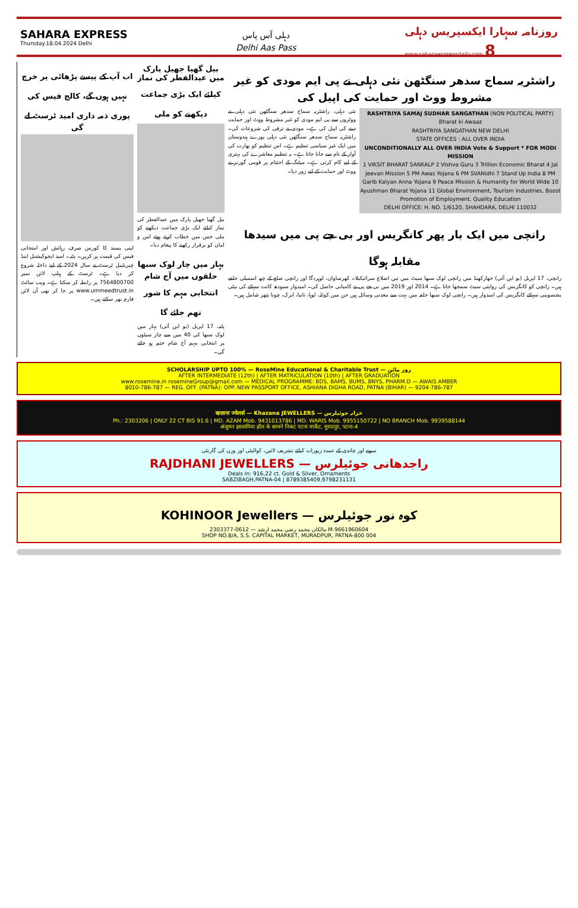SAHARA EXPRESS
Thursday.18.04.2024 Delhi
دہلی آس پاس
Delhi Aas Pass
روزنامہ سہارا ایکسپریس دہلی
www.saharaexpressdaily.com 8
راشٹریہ سماج سدھر سنگٹھن نئی دہلی نے پی ایم مودی کو غیر مشروط ووٹ اور حمایت کی اپیل کی
RASHTRIYA SAMAJ SUDHAR SANGATHAN (NON POLITICAL PARTY)
Bharat ki Awaaz
RASHTRIYA SANGATHAN NEW DELHI
STATE OFFICES : ALL OVER INDIA
UNCONDITIONALLY ALL OVER INDIA Vote & Support * FOR MODI MISSION
1 VIKSIT BHARAT SANKALP 2 Vishva Guru 3 Trillion Economic Bharat 4 Jal Jeevan Mission 5 PM Awas Yojana 6 PM SVANidhi 7 Stand Up India 8 PM Garib Kalyan Anna Yojana 9 Peace Mission & Humanity for World Wide 10 Ayushman Bharat Yojana 11 Global Environment, Tourism Industries, Boost Promotion of Employment, Quality Education
DELHI OFFICE: H. NO. 1/6120, SHAHDARA, DELHI 110032
نئی دہلی، راشٹریہ سماج سدھر سنگٹھن نئی دہلی نے ووٹروں سے پی ایم مودی کو غیر مشروط ووٹ اور حمایت دینے کی اپیل کی ہے۔ مودی نے ترقی کی شروعات کی۔ راشٹریہ سماج سدھر سنگٹھن نئی دہلی پورے ہندوستان میں ایک غیر سیاسی تنظیم ہے۔ اس تنظیم کو بھارت کی آواز کے نام سے جانا جاتا ہے۔ یہ تنظیم معاشرے کی بہتری کے لیے کام کرتی ہے۔ میٹنگ کے اختتام پر قومی گورنر نے ووٹ اور حمایت کے لیے زور دیا۔
رانچی میں ایک بار پھر کانگریس اور بی جے پی میں سیدھا مقابلہ ہوگا
رانچی، 17 اپریل (یو این آئی) جھارکھنڈ میں رانچی لوک سبھا سیٹ میں تین اضلاع سرائیکیلا۔ کھرساواں، لوہردگا اور رانچی ضلع کے چھ اسمبلی حلقے ہیں۔ رانچی کو کانگریس کی روایتی سیٹ سمجھا جاتا ہے۔ 2014 اور 2019 میں بی جے پی نے کامیابی حاصل کی۔ امیدوار سبودھ کانت سہائے کی بیٹی یشسوینی سہائے کانگریس کی امیدوار ہیں۔ رانچی لوک سبھا حلقہ میں بہت سے معدنی وسائل ہیں جن میں کوئلہ، لوہا، تانبا، ابرک، چونا پتھر شامل ہیں۔
بیل گھیا جھیل پارک میں عیدالفطر کی نماز کیلئے ایک بڑی جماعت دیکھنے کو ملی
بیل گھیا جھیل پارک میں عیدالفطر کی نماز کیلئے ایک بڑی جماعت دیکھنے کو ملی جس میں خطاب کرتے ہوئے امن و امان کو برقرار رکھنے کا پیغام دیا۔
بہار میں چار لوک سبھا حلقوں میں آج شام انتخابی مہم کا شور تھم جائے گا
پٹنہ، 17 اپریل (یو این آئی) بہار میں لوک سبھا کی 40 میں سے چار سیٹوں پر انتخابی مہم آج شام ختم ہو جائے گی۔
اب آپ کے پیسے پڑھائی پر خرچ نہیں ہوں گے، کالج فیس کی پوری ذمہ داری امید ٹرسٹ لے گی
اپنی پسند کا کورس صرف رہائش اور امتحانی فیس کی قیمت پر کریں۔ پٹنہ۔ امید ایجوکیشنل اینڈ چیریٹیبل ٹرسٹ نے سال 2024 کے لیے داخلہ شروع کر دیا ہے۔ ٹرسٹ کے ہیلپ لائن نمبر 7564800700 پر رابطہ کر سکتا ہے۔ ویب سائٹ www.ummeedtrust.in پر جا کر بھی آن لائن فارم بھر سکتے ہیں۔
SCHOLARSHIP UPTO 100% — RoseMine Educational & Charitable Trust — روز مائن
AFTER INTERMEDIATE (12th) | AFTER MATRICULATION (10th) | AFTER GRADUATION
www.rosemine.in rosemineGroup@gmail.com — MEDICAL PROGRAMME: BDS, BAMS, BUMS, BNYS, PHARM.D — AWAIS AMBER
8010-786-787 — REG. OFF. (PATNA): OPP. NEW PASSPORT OFFICE, ASHIANA DIGHA ROAD, PATNA (BIHAR) — 9204-786-787
खज़ाना ज्वेलर्स — Khazana JEWELLERS — خزانہ جوئیلرس
Ph.: 2303206 | ONLY 22 CT BIS 91.6 | MD. AZAM Mob. 9431013786 | MD. WARIS Mob. 9955150722 | NO BRANCH Mob. 9939588144
अंजुमन इस्लामिया हॉल के सामने निकट पटना मार्केट, मुरादपुर, पटना-4
سونے اور چاندی کے عمدہ زیورات کیلئے تشریف لائیں، کوالیٹی اور وزن کی گارنٹی
RAJDHANI JEWELLERS — راجدھانی جوئیلرس
Deals In: 916,22 ct. Gold & Sliver, Ornaments
SABZIBAGH,PATNA-04 | 8789385409,9798231131
KOHINOOR Jewellers — کوہ نور جوئیلرس
مالکان محمد رضی محمد ارشد — 0612-2303377 M.9661960604
SHOP NO.8/A, S.S. CAPITAL MARKET, MURADPUR, PATNA-800 004